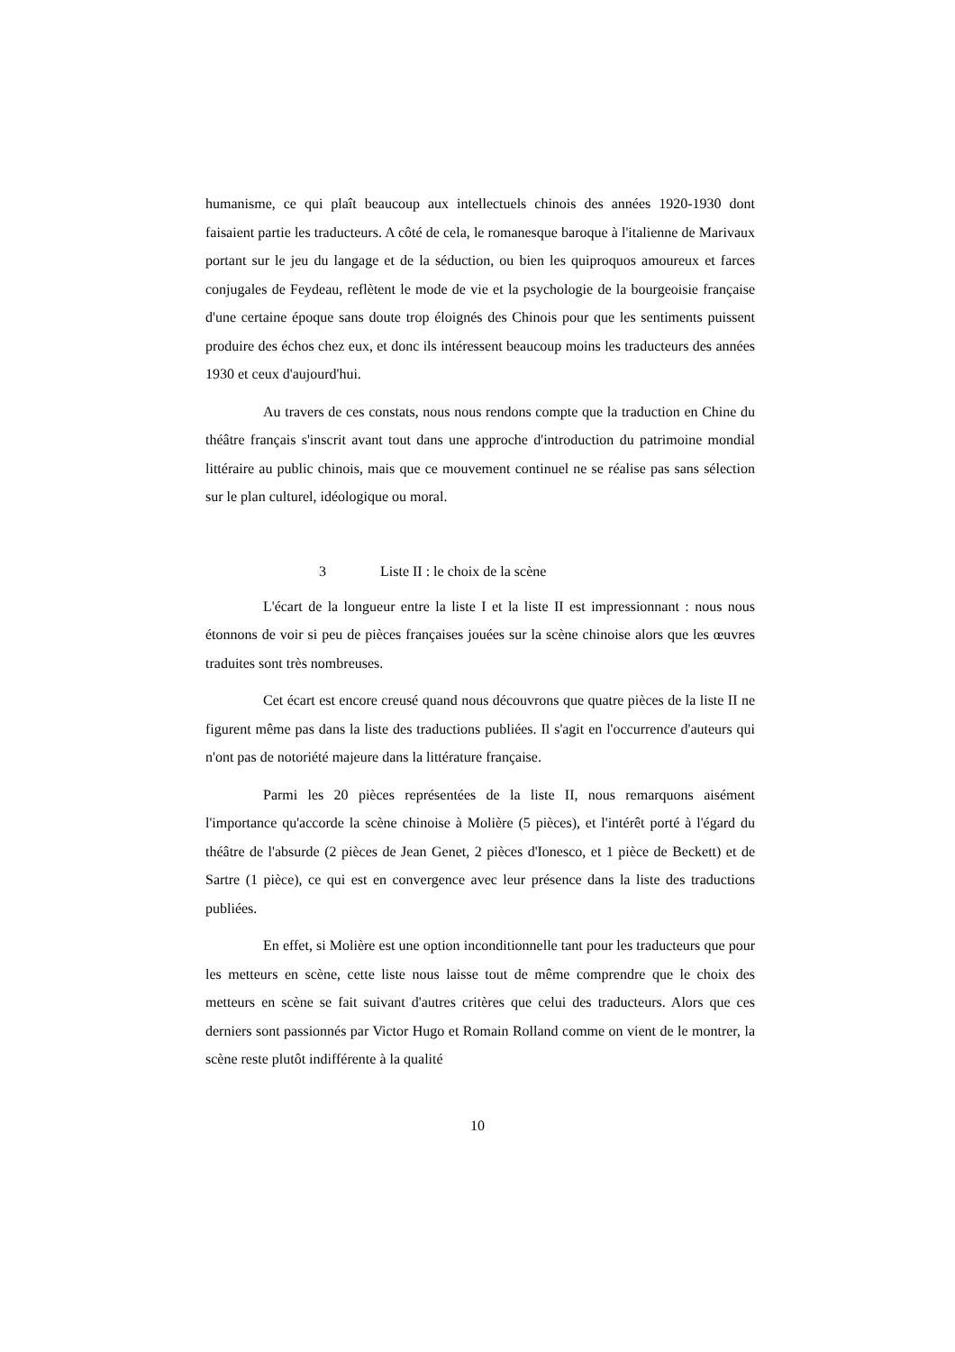humanisme, ce qui plaît beaucoup aux intellectuels chinois des années 1920-1930 dont faisaient partie les traducteurs. A côté de cela, le romanesque baroque à l'italienne de Marivaux portant sur le jeu du langage et de la séduction, ou bien les quiproquos amoureux et farces conjugales de Feydeau, reflètent le mode de vie et la psychologie de la bourgeoisie française d'une certaine époque sans doute trop éloignés des Chinois pour que les sentiments puissent produire des échos chez eux, et donc ils intéressent beaucoup moins les traducteurs des années 1930 et ceux d'aujourd'hui.
Au travers de ces constats, nous nous rendons compte que la traduction en Chine du théâtre français s'inscrit avant tout dans une approche d'introduction du patrimoine mondial littéraire au public chinois, mais que ce mouvement continuel ne se réalise pas sans sélection sur le plan culturel, idéologique ou moral.
3 Liste II : le choix de la scène
L'écart de la longueur entre la liste I et la liste II est impressionnant : nous nous étonnons de voir si peu de pièces françaises jouées sur la scène chinoise alors que les œuvres traduites sont très nombreuses.
Cet écart est encore creusé quand nous découvrons que quatre pièces de la liste II ne figurent même pas dans la liste des traductions publiées. Il s'agit en l'occurrence d'auteurs qui n'ont pas de notoriété majeure dans la littérature française.
Parmi les 20 pièces représentées de la liste II, nous remarquons aisément l'importance qu'accorde la scène chinoise à Molière (5 pièces), et l'intérêt porté à l'égard du théâtre de l'absurde (2 pièces de Jean Genet, 2 pièces d'Ionesco, et 1 pièce de Beckett) et de Sartre (1 pièce), ce qui est en convergence avec leur présence dans la liste des traductions publiées.
En effet, si Molière est une option inconditionnelle tant pour les traducteurs que pour les metteurs en scène, cette liste nous laisse tout de même comprendre que le choix des metteurs en scène se fait suivant d'autres critères que celui des traducteurs. Alors que ces derniers sont passionnés par Victor Hugo et Romain Rolland comme on vient de le montrer, la scène reste plutôt indifférente à la qualité
10